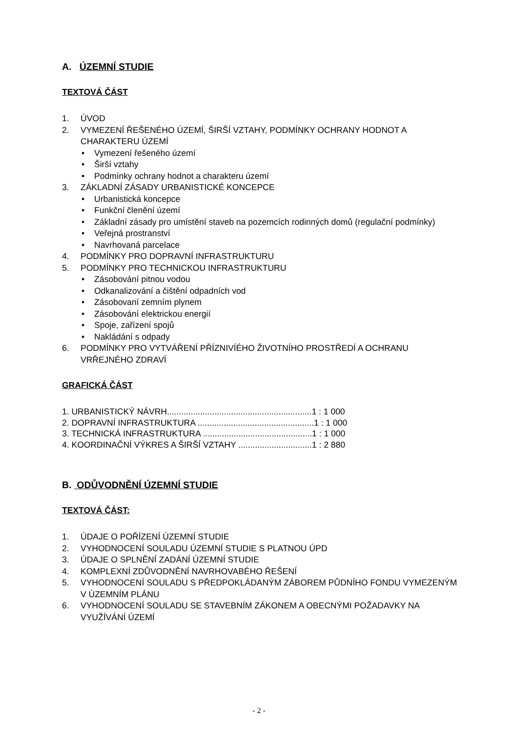A. ÚZEMNÍ STUDIE
TEXTOVÁ ČÁST
1. ÚVOD
2. VYMEZENÍ ŘEŠENÉHO ÚZEMÍ, ŠIRŠÍ VZTAHY, PODMÍNKY OCHRANY HODNOT A CHARAKTERU ÚZEMÍ
• Vymezení řešeného území
• Širší vztahy
• Podmínky ochrany hodnot a charakteru území
3. ZÁKLADNÍ ZÁSADY URBANISTICKÉ KONCEPCE
• Urbanistická koncepce
• Funkční členění území
• Základní zásady pro umístění staveb na pozemcích rodinných domů (regulační podmínky)
• Veřejná prostranství
• Navrhovaná parcelace
4. PODMÍNKY PRO DOPRAVNÍ INFRASTRUKTURU
5. PODMÍNKY PRO TECHNICKOU INFRASTRUKTURU
• Zásobování pitnou vodou
• Odkanalizování a čištění odpadních vod
• Zásobovaní zemním plynem
• Zásobování elektrickou energií
• Spoje, zařízení spojů
• Nakládání s odpady
6. PODMÍNKY PRO VYTVÁŘENÍ PŘÍZNIVÍÉHO ŽIVOTNÍHO PROSTŘEDÍ A OCHRANU VRŘEJNÉHO ZDRAVÍ
GRAFICKÁ ČÁST
1. URBANISTICKÝ NÁVRH.............................................................1 : 1 000
2. DOPRAVNÍ INFRASTRUKTURA .................................................1 : 1 000
3. TECHNICKÁ INFRASTRUKTURA ..............................................1 : 1 000
4. KOORDINAČNÍ VÝKRES A ŠIRŠÍ VZTAHY ...............................1 : 2 880
B. ODŮVODNĚNÍ ÚZEMNÍ STUDIE
TEXTOVÁ ČÁST:
1. ÚDAJE O POŘÍZENÍ ÚZEMNÍ STUDIE
2. VYHODNOCENÍ SOULADU ÚZEMNÍ STUDIE S PLATNOU ÚPD
3. ÚDAJE O SPLNĚNÍ ZADÁNÍ ÚZEMNÍ STUDIE
4. KOMPLEXNÍ ZDŮVODNĚNÍ NAVRHOVABÉHO ŘEŠENÍ
5. VYHODNOCENÍ SOULADU S PŘEDPOKLÁDANÝM ZÁBOREM PŮDNÍHO FONDU VYMEZENÝM V ÚZEMNÍM PLÁNU
6. VYHODNOCENÍ SOULADU SE STAVEBNÍM ZÁKONEM A OBECNÝMI POŽADAVKY NA VYUŽÍVÁNÍ ÚZEMÍ
- 2 -